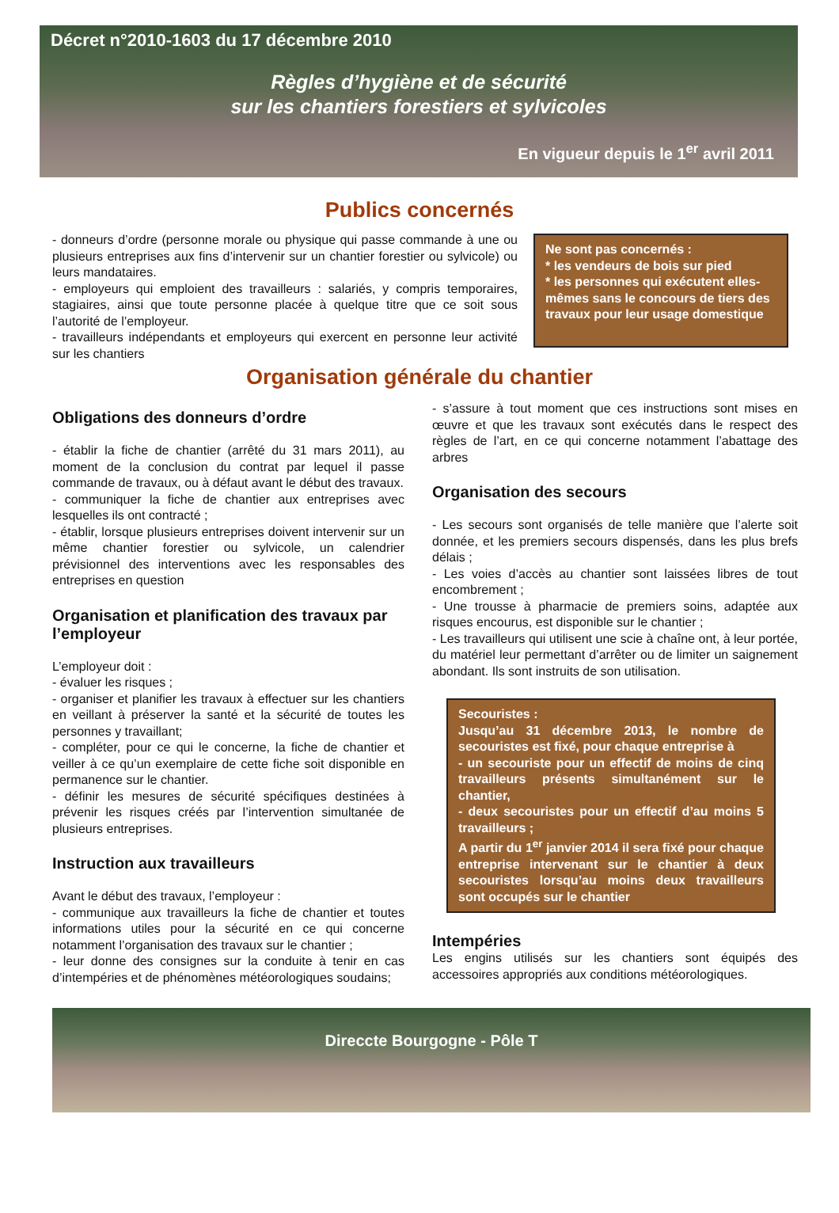Décret n°2010-1603 du 17 décembre 2010
Règles d’hygiène et de sécurité
sur les chantiers forestiers et sylvicoles
En vigueur depuis le 1<sup>er</sup> avril 2011
Publics concernés
- donneurs d’ordre (personne morale ou physique qui passe commande à une ou plusieurs entreprises aux fins d’intervenir sur un chantier forestier ou sylvicole) ou leurs mandataires.
- employeurs qui emploient des travailleurs : salariés, y compris temporaires, stagiaires, ainsi que toute personne placée à quelque titre que ce soit sous l’autorité de l’employeur.
- travailleurs indépendants et employeurs qui exercent en personne leur activité sur les chantiers
Ne sont pas concernés :
* les vendeurs de bois sur pied
* les personnes qui exécutent elles-mêmes sans le concours de tiers des travaux pour leur usage domestique
Organisation générale du chantier
Obligations des donneurs d’ordre
- établir la fiche de chantier (arrêté du 31 mars 2011), au moment de la conclusion du contrat par lequel il passe commande de travaux, ou à défaut avant le début des travaux.
- communiquer la fiche de chantier aux entreprises avec lesquelles ils ont contracté ;
- établir, lorsque plusieurs entreprises doivent intervenir sur un même chantier forestier ou sylvicole, un calendrier prévisionnel des interventions avec les responsables des entreprises en question
Organisation et planification des travaux par l’employeur
L’employeur doit :
- évaluer les risques ;
- organiser et planifier les travaux à effectuer sur les chantiers en veillant à préserver la santé et la sécurité de toutes les personnes y travaillant;
- compléter, pour ce qui le concerne, la fiche de chantier et veiller à ce qu’un exemplaire de cette fiche soit disponible en permanence sur le chantier.
- définir les mesures de sécurité spécifiques destinées à prévenir les risques créés par l’intervention simultanée de plusieurs entreprises.
Instruction aux travailleurs
Avant le début des travaux, l’employeur :
- communique aux travailleurs la fiche de chantier et toutes informations utiles pour la sécurité en ce qui concerne notamment l’organisation des travaux sur le chantier ;
- leur donne des consignes sur la conduite à tenir en cas d’intempéries et de phénomènes météorologiques soudains;
- s’assure à tout moment que ces instructions sont mises en œuvre et que les travaux sont exécutés dans le respect des règles de l’art, en ce qui concerne notamment l’abattage des arbres
Organisation des secours
- Les secours sont organisés de telle manière que l’alerte soit donnée, et les premiers secours dispensés, dans les plus brefs délais ;
- Les voies d’accès au chantier sont laissées libres de tout encombrement ;
- Une trousse à pharmacie de premiers soins, adaptée aux risques encourus, est disponible sur le chantier ;
- Les travailleurs qui utilisent une scie à chaîne ont, à leur portée, du matériel leur permettant d’arrêter ou de limiter un saignement abondant. Ils sont instruits de son utilisation.
Secouristes :
Jusqu’au 31 décembre 2013, le nombre de secouristes est fixé, pour chaque entreprise à
- un secouriste pour un effectif de moins de cinq travailleurs présents simultanément sur le chantier,
- deux secouristes pour un effectif d’au moins 5 travailleurs ;
A partir du 1<sup>er</sup> janvier 2014 il sera fixé pour chaque entreprise intervenant sur le chantier à deux secouristes lorsqu’au moins deux travailleurs sont occupés sur le chantier
Intempéries
Les engins utilisés sur les chantiers sont équipés des accessoires appropriés aux conditions météorologiques.
Direccte Bourgogne - Pôle T